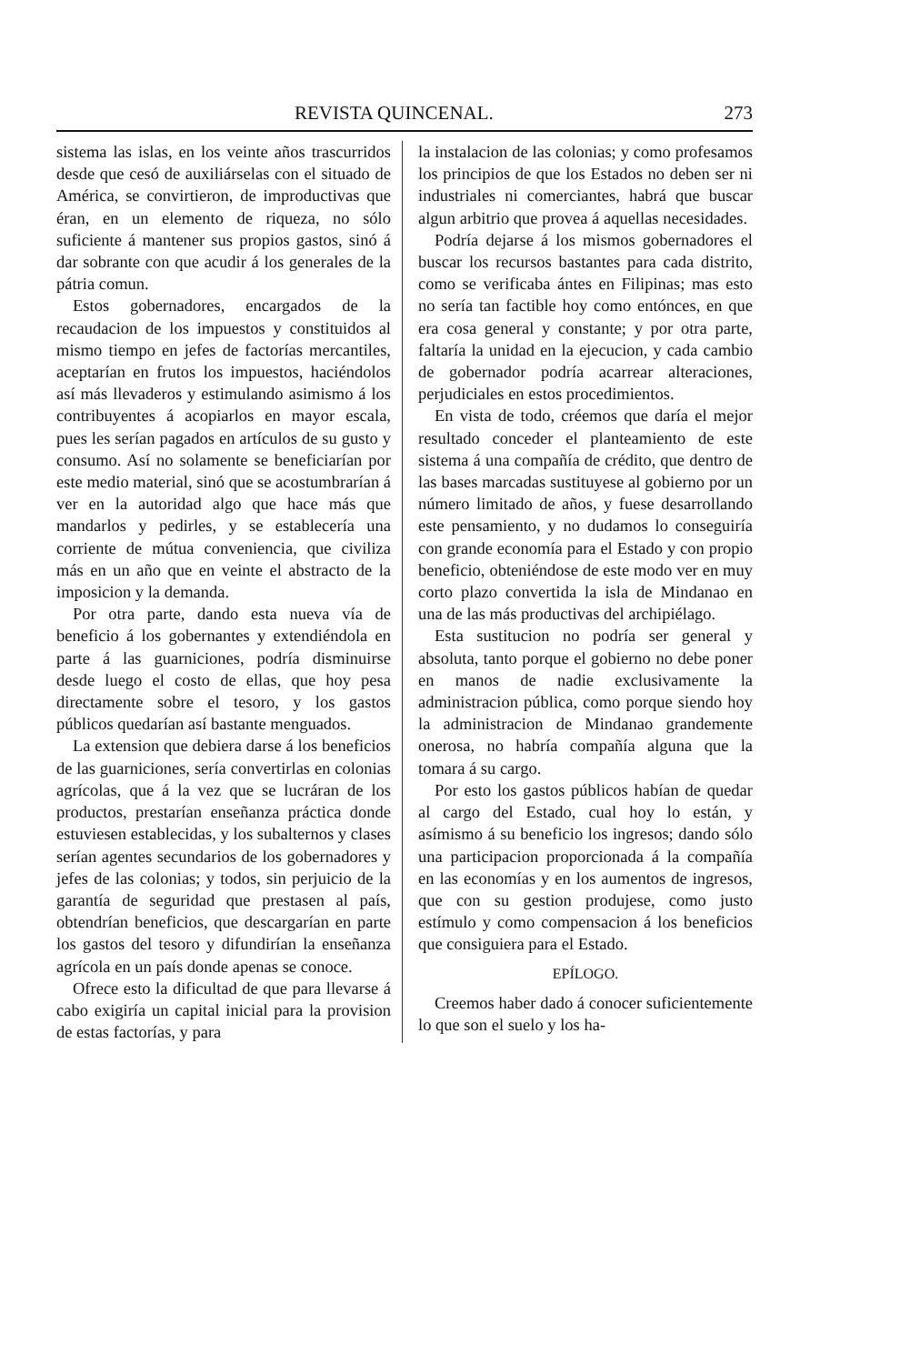REVISTA QUINCENAL. 273
sistema las islas, en los veinte años trascurridos desde que cesó de auxiliárselas con el situado de América, se convirtieron, de improductivas que éran, en un elemento de riqueza, no sólo suficiente á mantener sus propios gastos, sinó á dar sobrante con que acudir á los generales de la pátria comun.
Estos gobernadores, encargados de la recaudacion de los impuestos y constituidos al mismo tiempo en jefes de factorías mercantiles, aceptarían en frutos los impuestos, haciéndolos así más llevaderos y estimulando asimismo á los contribuyentes á acopiarlos en mayor escala, pues les serían pagados en artículos de su gusto y consumo. Así no solamente se beneficiarían por este medio material, sinó que se acostumbrarían á ver en la autoridad algo que hace más que mandarlos y pedirles, y se establecería una corriente de mútua conveniencia, que civiliza más en un año que en veinte el abstracto de la imposicion y la demanda.
Por otra parte, dando esta nueva vía de beneficio á los gobernantes y extendiéndola en parte á las guarniciones, podría disminuirse desde luego el costo de ellas, que hoy pesa directamente sobre el tesoro, y los gastos públicos quedarían así bastante menguados.
La extension que debiera darse á los beneficios de las guarniciones, sería convertirlas en colonias agrícolas, que á la vez que se lucráran de los productos, prestarían enseñanza práctica donde estuviesen establecidas, y los subalternos y clases serían agentes secundarios de los gobernadores y jefes de las colonias; y todos, sin perjuicio de la garantía de seguridad que prestasen al país, obtendrían beneficios, que descargarían en parte los gastos del tesoro y difundirían la enseñanza agrícola en un país donde apenas se conoce.
Ofrece esto la dificultad de que para llevarse á cabo exigiría un capital inicial para la provision de estas factorías, y para
la instalacion de las colonias; y como profesamos los principios de que los Estados no deben ser ni industriales ni comerciantes, habrá que buscar algun arbitrio que provea á aquellas necesidades.
Podría dejarse á los mismos gobernadores el buscar los recursos bastantes para cada distrito, como se verificaba ántes en Filipinas; mas esto no sería tan factible hoy como entónces, en que era cosa general y constante; y por otra parte, faltaría la unidad en la ejecucion, y cada cambio de gobernador podría acarrear alteraciones, perjudiciales en estos procedimientos.
En vista de todo, créemos que daría el mejor resultado conceder el planteamiento de este sistema á una compañía de crédito, que dentro de las bases marcadas sustituyese al gobierno por un número limitado de años, y fuese desarrollando este pensamiento, y no dudamos lo conseguiría con grande economía para el Estado y con propio beneficio, obteniéndose de este modo ver en muy corto plazo convertida la isla de Mindanao en una de las más productivas del archipiélago.
Esta sustitucion no podría ser general y absoluta, tanto porque el gobierno no debe poner en manos de nadie exclusivamente la administracion pública, como porque siendo hoy la administracion de Mindanao grandemente onerosa, no habría compañía alguna que la tomara á su cargo.
Por esto los gastos públicos habían de quedar al cargo del Estado, cual hoy lo están, y asímismo á su beneficio los ingresos; dando sólo una participacion proporcionada á la compañía en las economías y en los aumentos de ingresos, que con su gestion produjese, como justo estímulo y como compensacion á los beneficios que consiguiera para el Estado.
EPÍLOGO.
Creemos haber dado á conocer suficientemente lo que son el suelo y los ha-